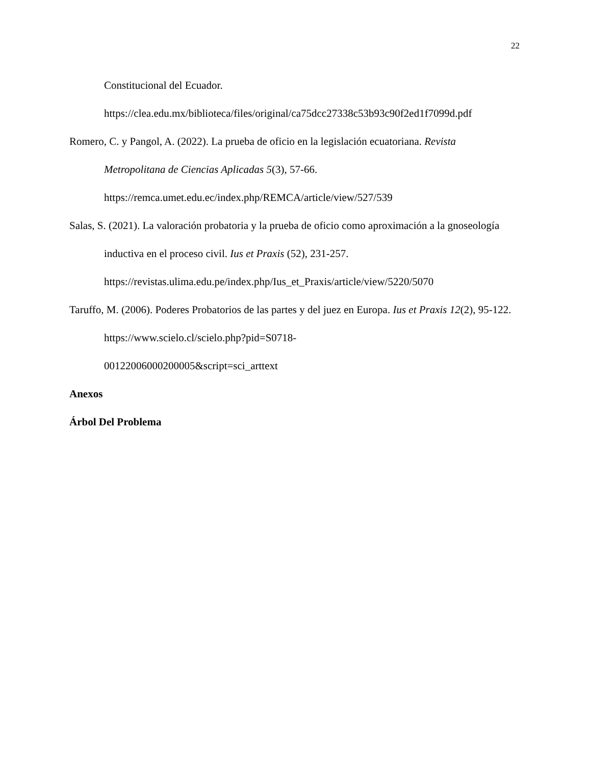22
Constitucional del Ecuador.
https://clea.edu.mx/biblioteca/files/original/ca75dcc27338c53b93c90f2ed1f7099d.pdf
Romero, C. y Pangol, A. (2022). La prueba de oficio en la legislación ecuatoriana. Revista Metropolitana de Ciencias Aplicadas 5(3), 57-66.
https://remca.umet.edu.ec/index.php/REMCA/article/view/527/539
Salas, S. (2021). La valoración probatoria y la prueba de oficio como aproximación a la gnoseología inductiva en el proceso civil. Ius et Praxis (52), 231-257.
https://revistas.ulima.edu.pe/index.php/Ius_et_Praxis/article/view/5220/5070
Taruffo, M. (2006). Poderes Probatorios de las partes y del juez en Europa. Ius et Praxis 12(2), 95-122. https://www.scielo.cl/scielo.php?pid=S0718-
00122006000200005&script=sci_arttext
Anexos
Árbol Del Problema